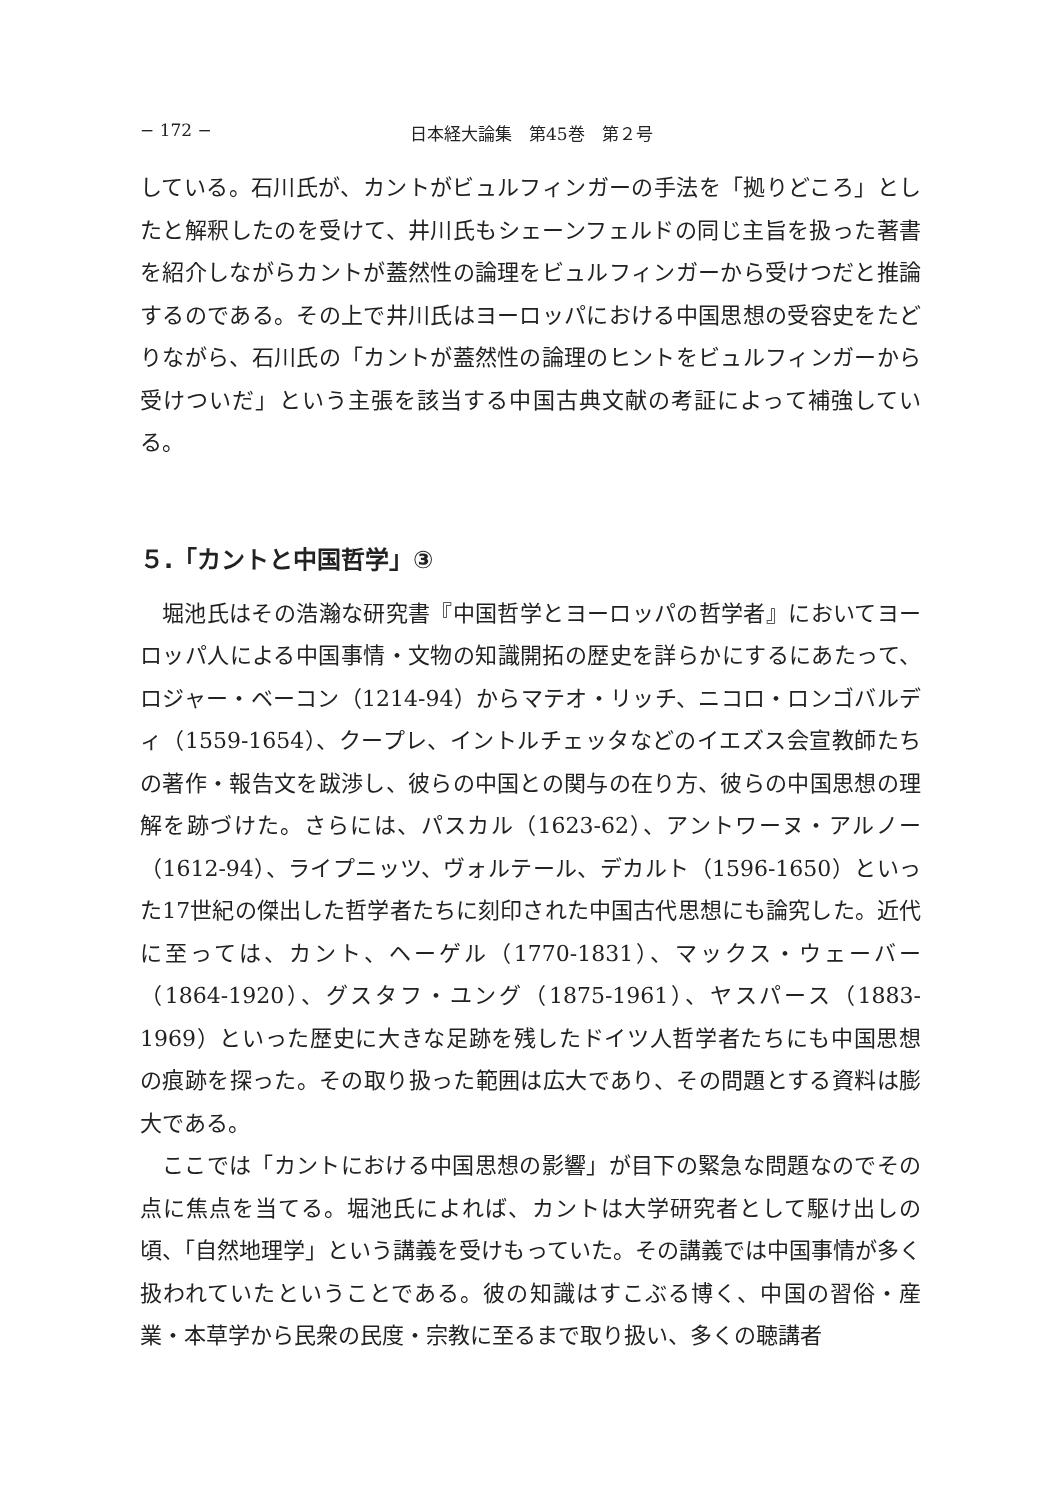− 172 − 日本経大論集　第45巻　第２号
している。石川氏が、カントがビュルフィンガーの手法を「拠りどころ」としたと解釈したのを受けて、井川氏もシェーンフェルドの同じ主旨を扱った著書を紹介しながらカントが蓋然性の論理をビュルフィンガーから受けつだと推論するのである。その上で井川氏はヨーロッパにおける中国思想の受容史をたどりながら、石川氏の「カントが蓋然性の論理のヒントをビュルフィンガーから受けついだ」という主張を該当する中国古典文献の考証によって補強している。
５.「カントと中国哲学」③
堀池氏はその浩瀚な研究書『中国哲学とヨーロッパの哲学者』においてヨーロッパ人による中国事情・文物の知識開拓の歴史を詳らかにするにあたって、ロジャー・ベーコン（1214-94）からマテオ・リッチ、ニコロ・ロンゴバルディ（1559-1654）、クープレ、イントルチェッタなどのイエズス会宣教師たちの著作・報告文を跋渉し、彼らの中国との関与の在り方、彼らの中国思想の理解を跡づけた。さらには、パスカル（1623-62）、アントワーヌ・アルノー（1612-94）、ライプニッツ、ヴォルテール、デカルト（1596-1650）といった17世紀の傑出した哲学者たちに刻印された中国古代思想にも論究した。近代に至っては、カント、ヘーゲル（1770-1831）、マックス・ウェーバー（1864-1920）、グスタフ・ユング（1875-1961）、ヤスパース（1883-1969）といった歴史に大きな足跡を残したドイツ人哲学者たちにも中国思想の痕跡を探った。その取り扱った範囲は広大であり、その問題とする資料は膨大である。
ここでは「カントにおける中国思想の影響」が目下の緊急な問題なのでその点に焦点を当てる。堀池氏によれば、カントは大学研究者として駆け出しの頃、「自然地理学」という講義を受けもっていた。その講義では中国事情が多く扱われていたということである。彼の知識はすこぶる博く、中国の習俗・産業・本草学から民衆の民度・宗教に至るまで取り扱い、多くの聴講者